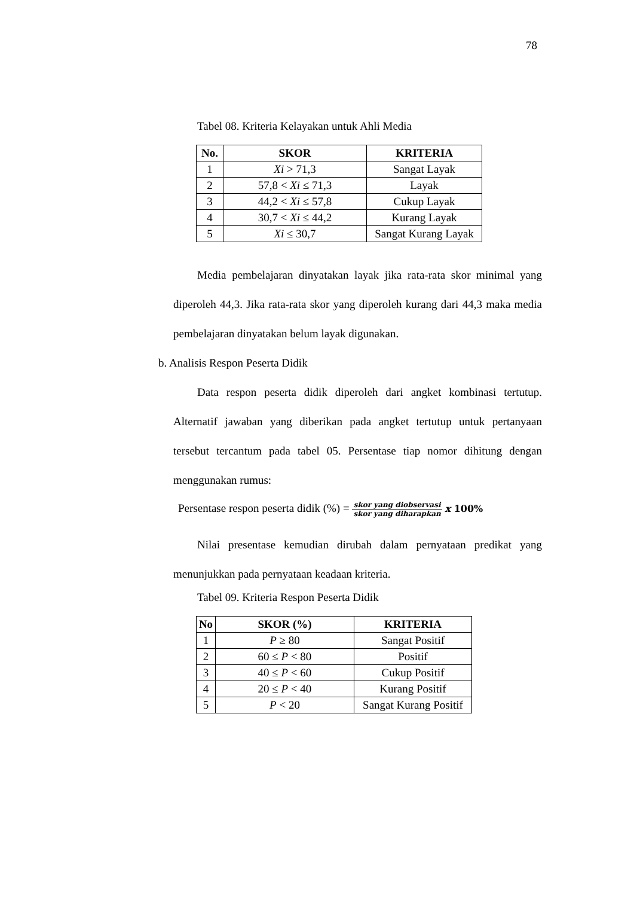78
Tabel 08. Kriteria Kelayakan untuk Ahli Media
| No. | SKOR | KRITERIA |
| --- | --- | --- |
| 1 | Xi > 71,3 | Sangat Layak |
| 2 | 57,8 < Xi ≤ 71,3 | Layak |
| 3 | 44,2 < Xi ≤ 57,8 | Cukup Layak |
| 4 | 30,7 < Xi ≤ 44,2 | Kurang Layak |
| 5 | Xi ≤ 30,7 | Sangat Kurang Layak |
Media pembelajaran dinyatakan layak jika rata-rata skor minimal yang diperoleh 44,3. Jika rata-rata skor yang diperoleh kurang dari 44,3 maka media pembelajaran dinyatakan belum layak digunakan.
b. Analisis Respon Peserta Didik
Data respon peserta didik diperoleh dari angket kombinasi tertutup. Alternatif jawaban yang diberikan pada angket tertutup untuk pertanyaan tersebut tercantum pada tabel 05. Persentase tiap nomor dihitung dengan menggunakan rumus:
Persentase respon peserta didik (%) = skor yang diobservasi skor yang diharapkan x 100%
Nilai presentase kemudian dirubah dalam pernyataan predikat yang menunjukkan pada pernyataan keadaan kriteria.
Tabel 09. Kriteria Respon Peserta Didik
| No | SKOR (%) | KRITERIA |
| --- | --- | --- |
| 1 | P ≥ 80 | Sangat Positif |
| 2 | 60 ≤ P < 80 | Positif |
| 3 | 40 ≤ P < 60 | Cukup Positif |
| 4 | 20 ≤ P < 40 | Kurang Positif |
| 5 | P < 20 | Sangat Kurang Positif |